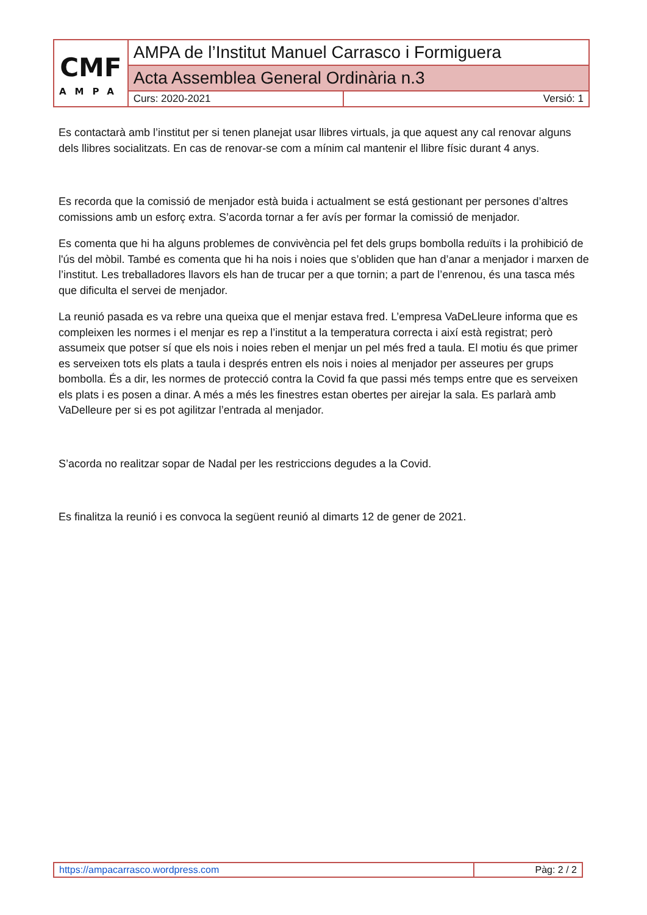| CMF AMPA | AMPA de l’Institut Manuel Carrasco i Formiguera | |
| | Acta Assemblea General Ordinària n.3 | |
| | Curs: 2020-2021 | Versió: 1 |
Es contactarà amb l’institut per si tenen planejat usar llibres virtuals, ja que aquest any cal renovar alguns dels llibres socialitzats. En cas de renovar-se com a mínim cal mantenir el llibre físic durant 4 anys.
Es recorda que la comissió de menjador està buida i actualment se está gestionant per persones d’altres comissions amb un esforç extra. S’acorda tornar a fer avís per formar la comissió de menjador.
Es comenta que hi ha alguns problemes de convivència pel fet dels grups bombolla reduïts i la prohibició de l'ús del mòbil. També es comenta que hi ha nois i noies que s’obliden que han d’anar a menjador i marxen de l’institut. Les treballadores llavors els han de trucar per a que tornin; a part de l’enrenou, és una tasca més que dificulta el servei de menjador.
La reunió pasada es va rebre una queixa que el menjar estava fred. L’empresa VaDeLleure informa que es compleixen les normes i el menjar es rep a l’institut a la temperatura correcta i així està registrat; però assumeix que potser sí que els nois i noies reben el menjar un pel més fred a taula. El motiu és que primer es serveixen tots els plats a taula i després entren els nois i noies al menjador per asseures per grups bombolla. És a dir, les normes de protecció contra la Covid fa que passi més temps entre que es serveixen els plats i es posen a dinar. A més a més les finestres estan obertes per airejar la sala. Es parlarà amb VaDelleure per si es pot agilitzar l’entrada al menjador.
S’acorda no realitzar sopar de Nadal per les restriccions degudes a la Covid.
Es finalitza la reunió i es convoca la següent reunió al dimarts 12 de gener de 2021.
| https://ampacarrasco.wordpress.com | Pàg: 2 / 2 |